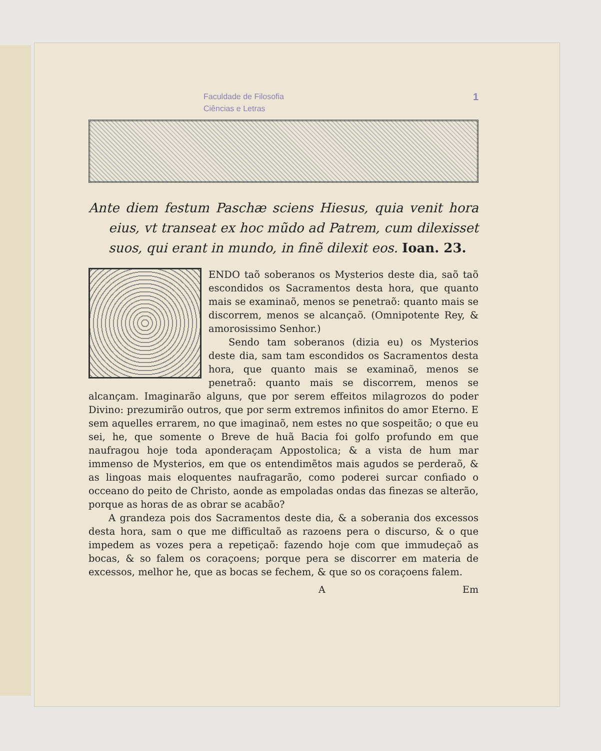1 Faculdade de Filosofia
Ciências e Letras
Ante diem festum Paschæ sciens Hiesus, quia venit hora eius, vt transeat ex hoc mũdo ad Patrem, cum dilexisset suos, qui erant in mundo, in finẽ dilexit eos. Ioan. 23.
ENDO taõ soberanos os Mysterios deste dia, saõ taõ escondidos os Sacramentos desta hora, que quanto mais se examinaõ, menos se penetraõ: quanto mais se discorrem, menos se alcançaõ. (Omnipotente Rey, & amorosissimo Senhor.)
Sendo tam soberanos (dizia eu) os Mysterios deste dia, sam tam escondidos os Sacramentos desta hora, que quanto mais se examinaõ, menos se penetraõ: quanto mais se discorrem, menos se alcançam. Imaginarão alguns, que por serem effeitos milagrozos do poder Divino: prezumirão outros, que por serm extremos infinitos do amor Eterno. E sem aquelles errarem, no que imaginaõ, nem estes no que sospeitão; o que eu sei, he, que somente o Breve de huã Bacia foi golfo profundo em que naufragou hoje toda aponderaçam Appostolica; & a vista de hum mar immenso de Mysterios, em que os entendimẽtos mais agudos se perderaõ, & as lingoas mais eloquentes naufragarão, como poderei surcar confiado o occeano do peito de Christo, aonde as empoladas ondas das finezas se alterão, porque as horas de as obrar se acabão?
A grandeza pois dos Sacramentos deste dia, & a soberania dos excessos desta hora, sam o que me difficultaõ as razoens pera o discurso, & o que impedem as vozes pera a repetiçaõ: fazendo hoje com que immudeçaõ as bocas, & so falem os coraçoens; porque pera se discorrer em materia de excessos, melhor he, que as bocas se fechem, & que so os coraçoens falem.
A Em